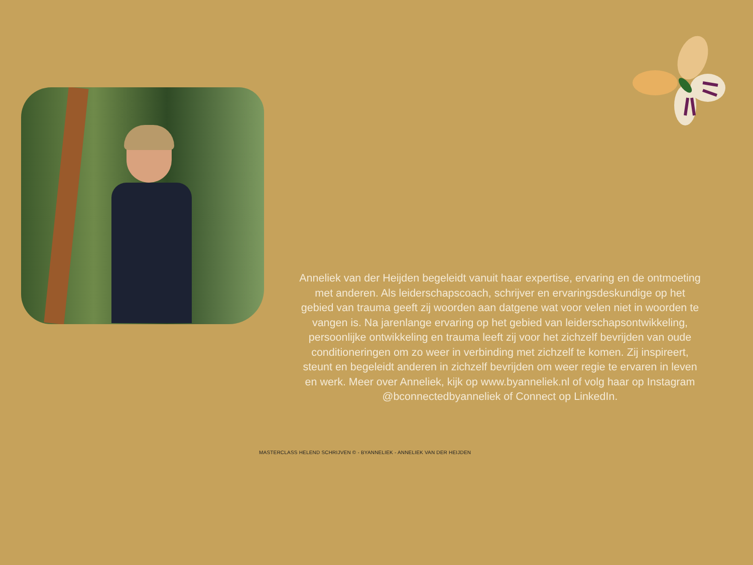Anneliek van der Heijden begeleidt vanuit haar expertise, ervaring en de ontmoeting met anderen. Als leiderschapscoach, schrijver en ervaringsdeskundige op het gebied van trauma geeft zij woorden aan datgene wat voor velen niet in woorden te vangen is. Na jarenlange ervaring op het gebied van leiderschapsontwikkeling, persoonlijke ontwikkeling en trauma leeft zij voor het zichzelf bevrijden van oude conditioneringen om zo weer in verbinding met zichzelf te komen. Zij inspireert, steunt en begeleidt anderen in zichzelf bevrijden om weer regie te ervaren in leven en werk. Meer over Anneliek, kijk op www.byanneliek.nl of volg haar op Instagram @bconnectedbyanneliek of Connect op LinkedIn.
MASTERCLASS HELEND SCHRIJVEN © - BYANNELIEK - ANNELIEK VAN DER HEIJDEN